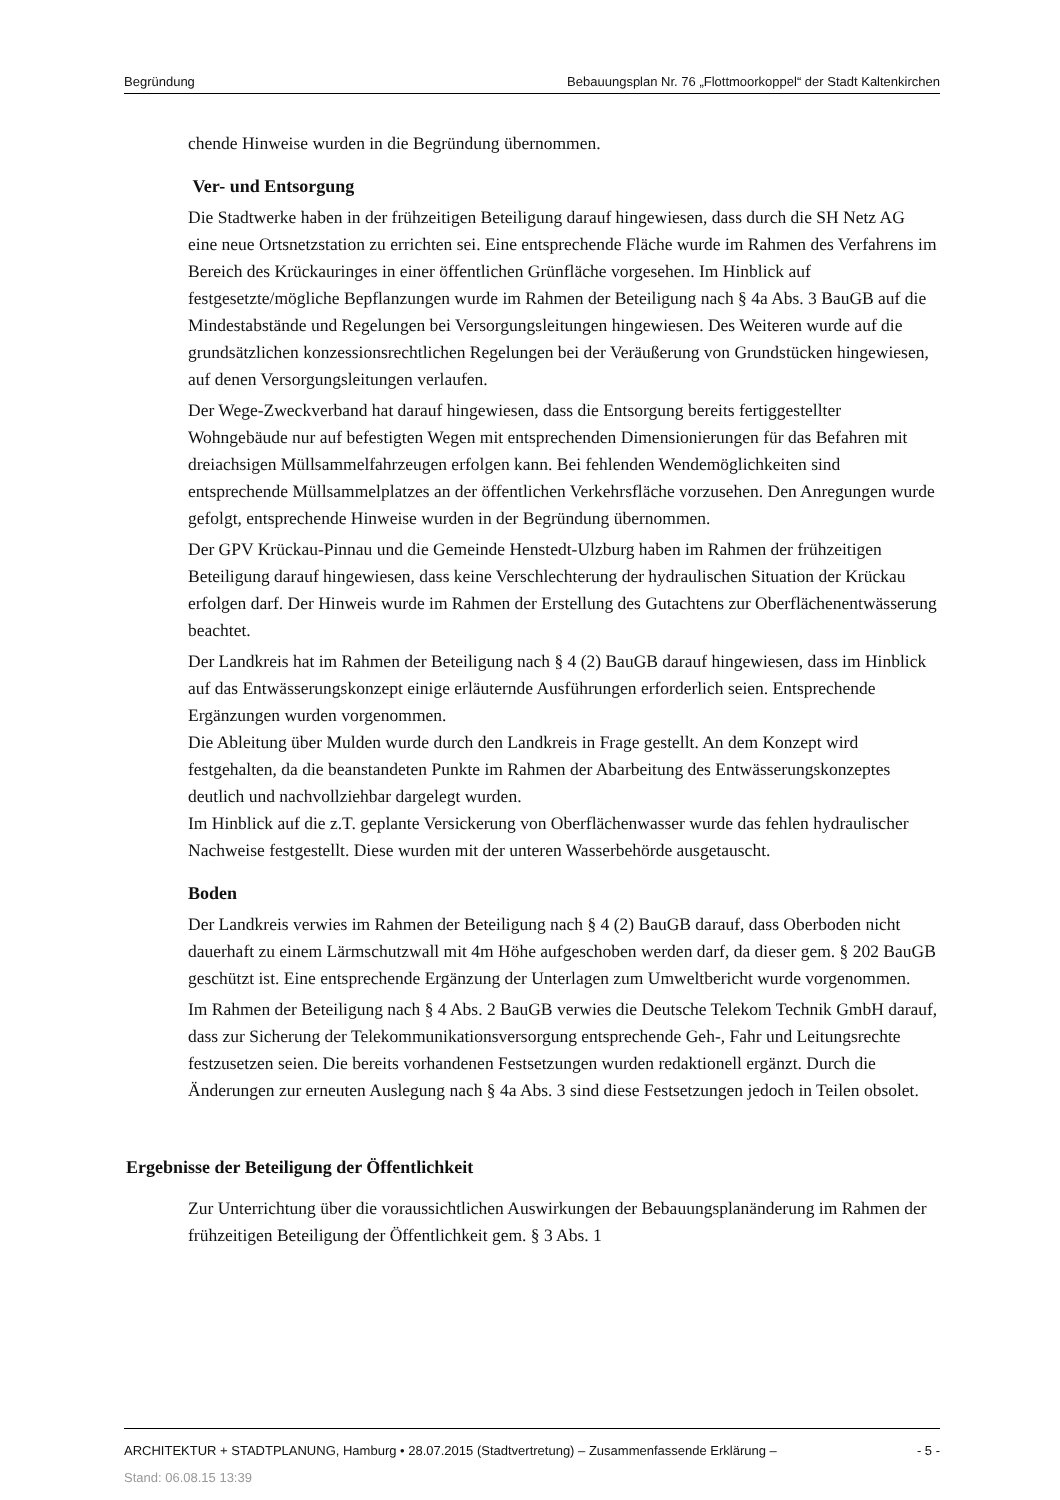Begründung Bebauungsplan Nr. 76 „Flottmoorkoppel“ der Stadt Kaltenkirchen
chende Hinweise wurden in die Begründung übernommen.
Ver- und Entsorgung
Die Stadtwerke haben in der frühzeitigen Beteiligung darauf hingewiesen, dass durch die SH Netz AG eine neue Ortsnetzstation zu errichten sei. Eine entsprechende Fläche wurde im Rahmen des Verfahrens im Bereich des Krückauringes in einer öffentlichen Grünfläche vorgesehen. Im Hinblick auf festgesetzte/mögliche Bepflanzungen wurde im Rahmen der Beteiligung nach § 4a Abs. 3 BauGB auf die Mindestabstände und Regelungen bei Versorgungsleitungen hingewiesen. Des Weiteren wurde auf die grundsätzlichen konzessionsrechtlichen Regelungen bei der Veräußerung von Grundstücken hingewiesen, auf denen Versorgungsleitungen verlaufen.
Der Wege-Zweckverband hat darauf hingewiesen, dass die Entsorgung bereits fertiggestellter Wohngebäude nur auf befestigten Wegen mit entsprechenden Dimensionierungen für das Befahren mit dreiachsigen Müllsammelfahrzeugen erfolgen kann. Bei fehlenden Wendemöglichkeiten sind entsprechende Müllsammelplatzes an der öffentlichen Verkehrsfläche vorzusehen. Den Anregungen wurde gefolgt, entsprechende Hinweise wurden in der Begründung übernommen.
Der GPV Krückau-Pinnau und die Gemeinde Henstedt-Ulzburg haben im Rahmen der frühzeitigen Beteiligung darauf hingewiesen, dass keine Verschlechterung der hydraulischen Situation der Krückau erfolgen darf. Der Hinweis wurde im Rahmen der Erstellung des Gutachtens zur Oberflächenentwässerung beachtet.
Der Landkreis hat im Rahmen der Beteiligung nach § 4 (2) BauGB darauf hingewiesen, dass im Hinblick auf das Entwässerungskonzept einige erläuternde Ausführungen erforderlich seien. Entsprechende Ergänzungen wurden vorgenommen.
Die Ableitung über Mulden wurde durch den Landkreis in Frage gestellt. An dem Konzept wird festgehalten, da die beanstandeten Punkte im Rahmen der Abarbeitung des Entwässerungskonzeptes deutlich und nachvollziehbar dargelegt wurden.
Im Hinblick auf die z.T. geplante Versickerung von Oberflächenwasser wurde das fehlen hydraulischer Nachweise festgestellt. Diese wurden mit der unteren Wasserbehörde ausgetauscht.
Boden
Der Landkreis verwies im Rahmen der Beteiligung nach § 4 (2) BauGB darauf, dass Oberboden nicht dauerhaft zu einem Lärmschutzwall mit 4m Höhe aufgeschoben werden darf, da dieser gem. § 202 BauGB geschützt ist. Eine entsprechende Ergänzung der Unterlagen zum Umweltbericht wurde vorgenommen.
Im Rahmen der Beteiligung nach § 4 Abs. 2 BauGB verwies die Deutsche Telekom Technik GmbH darauf, dass zur Sicherung der Telekommunikationsversorgung entsprechende Geh-, Fahr und Leitungsrechte festzusetzen seien. Die bereits vorhandenen Festsetzungen wurden redaktionell ergänzt. Durch die Änderungen zur erneuten Auslegung nach § 4a Abs. 3 sind diese Festsetzungen jedoch in Teilen obsolet.
Ergebnisse der Beteiligung der Öffentlichkeit
Zur Unterrichtung über die voraussichtlichen Auswirkungen der Bebauungsplanänderung im Rahmen der frühzeitigen Beteiligung der Öffentlichkeit gem. § 3 Abs. 1
ARCHITEKTUR + STADTPLANUNG, Hamburg • 28.07.2015 (Stadtvertretung) – Zusammenfassende Erklärung – - 5 -
Stand: 06.08.15 13:39